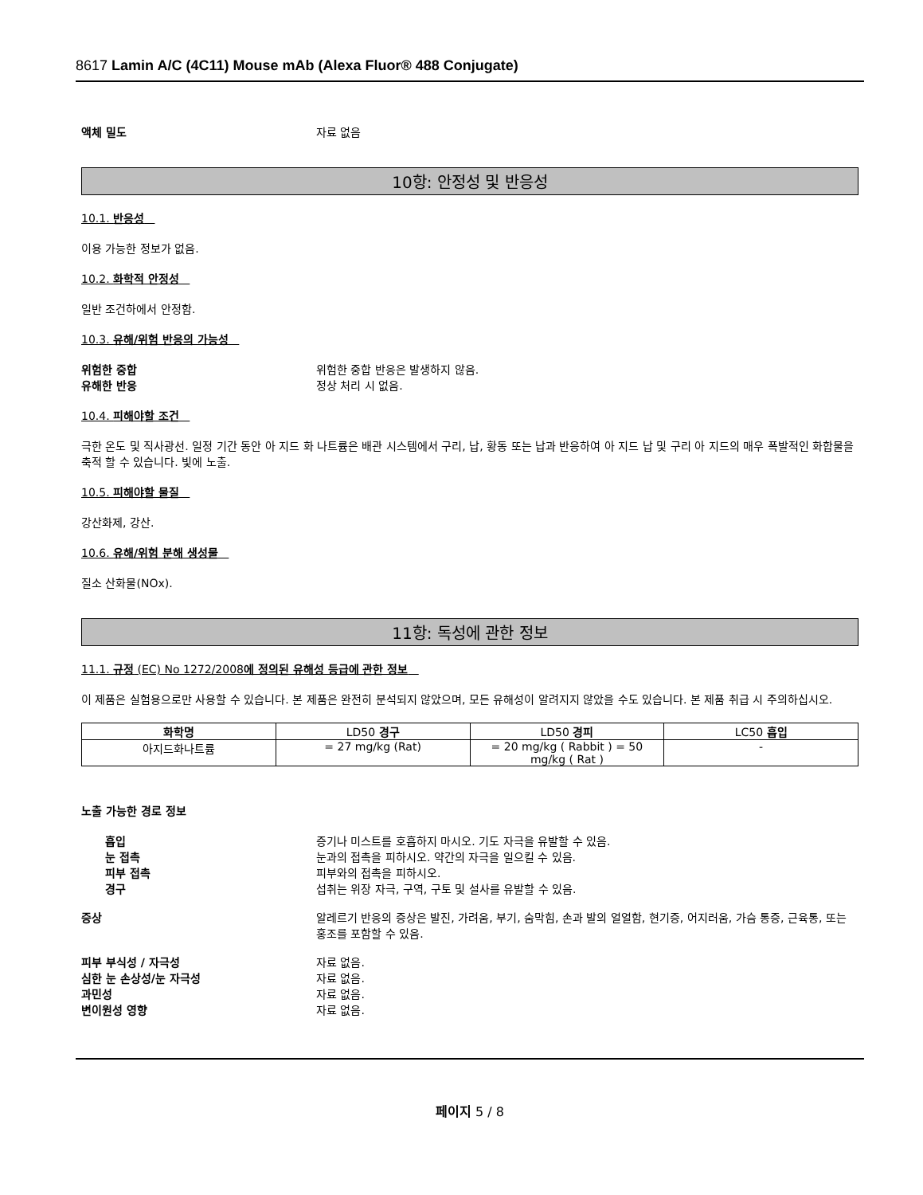8617 Lamin A/C (4C11) Mouse mAb (Alexa Fluor® 488 Conjugate)
액체 밀도 자료 없음
10항: 안정성 및 반응성
10.1. 반응성
이용 가능한 정보가 없음.
10.2. 화학적 안정성
일반 조건하에서 안정함.
10.3. 유해/위험 반응의 가능성
위험한 중합 위험한 중합 반응은 발생하지 않음.
유해한 반응 정상 처리 시 없음.
10.4. 피해야할 조건
극한 온도 및 직사광선. 일정 기간 동안 아 지드 화 나트륨은 배관 시스템에서 구리, 납, 황동 또는 납과 반응하여 아 지드 납 및 구리 아 지드의 매우 폭발적인 화합물을 축적 할 수 있습니다. 빛에 노출.
10.5. 피해야할 물질
강산화제, 강산.
10.6. 유해/위험 분해 생성물
질소 산화물(NOx).
11항: 독성에 관한 정보
11.1. 규정 (EC) No 1272/2008에 정의된 유해성 등급에 관한 정보
이 제품은 실험용으로만 사용할 수 있습니다. 본 제품은 완전히 분석되지 않았으며, 모든 유해성이 알려지지 않았을 수도 있습니다. 본 제품 취급 시 주의하십시오.
| 화학명 | LD50 경구 | LD50 경피 | LC50 흡입 |
| --- | --- | --- | --- |
| 아지드화나트륨 | = 27 mg/kg (Rat) | = 20 mg/kg ( Rabbit ) = 50 mg/kg ( Rat ) | - |
노출 가능한 경로 정보
흡입 증기나 미스트를 호흡하지 마시오. 기도 자극을 유발할 수 있음.
눈 접촉 눈과의 접촉을 피하시오. 약간의 자극을 일으킬 수 있음.
피부 접촉 피부와의 접촉을 피하시오.
경구 섭취는 위장 자극, 구역, 구토 및 설사를 유발할 수 있음.
증상 알레르기 반응의 증상은 발진, 가려움, 부기, 숨막힘, 손과 발의 얼얼함, 현기증, 어지러움, 가슴 통증, 근육통, 또는 홍조를 포함할 수 있음.
피부 부식성 / 자극성 자료 없음.
심한 눈 손상성/눈 자극성 자료 없음.
과민성 자료 없음.
변이원성 영향 자료 없음.
페이지 5 / 8